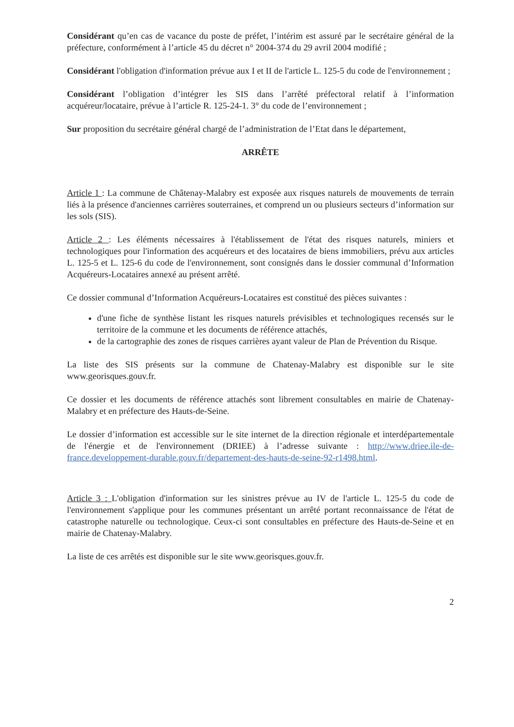Considérant qu’en cas de vacance du poste de préfet, l’intérim est assuré par le secrétaire général de la préfecture, conformément à l’article 45 du décret n° 2004-374 du 29 avril 2004 modifié ;
Considérant l'obligation d'information prévue aux I et II de l'article L. 125-5 du code de l'environnement ;
Considérant l’obligation d’intégrer les SIS dans l’arrêté préfectoral relatif à l’information acquéreur/locataire, prévue à l’article R. 125-24-1. 3° du code de l’environnement ;
Sur proposition du secrétaire général chargé de l’administration de l’Etat dans le département,
ARRÊTE
Article 1 : La commune de Châtenay-Malabry est exposée aux risques naturels de mouvements de terrain liés à la présence d'anciennes carrières souterraines, et comprend un ou plusieurs secteurs d’information sur les sols (SIS).
Article 2 : Les éléments nécessaires à l'établissement de l'état des risques naturels, miniers et technologiques pour l'information des acquéreurs et des locataires de biens immobiliers, prévu aux articles L. 125-5 et L. 125-6 du code de l'environnement, sont consignés dans le dossier communal d’Information Acquéreurs-Locataires annexé au présent arrêté.
Ce dossier communal d’Information Acquéreurs-Locataires est constitué des pièces suivantes :
d'une fiche de synthèse listant les risques naturels prévisibles et technologiques recensés sur le territoire de la commune et les documents de référence attachés,
de la cartographie des zones de risques carrières ayant valeur de Plan de Prévention du Risque.
La liste des SIS présents sur la commune de Chatenay-Malabry est disponible sur le site www.georisques.gouv.fr.
Ce dossier et les documents de référence attachés sont librement consultables en mairie de Chatenay-Malabry et en préfecture des Hauts-de-Seine.
Le dossier d’information est accessible sur le site internet de la direction régionale et interdépartementale de l'énergie et de l'environnement (DRIEE) à l’adresse suivante : http://www.driee.ile-de-france.developpement-durable.gouv.fr/departement-des-hauts-de-seine-92-r1498.html.
Article 3 : L'obligation d'information sur les sinistres prévue au IV de l'article L. 125-5 du code de l'environnement s'applique pour les communes présentant un arrêté portant reconnaissance de l'état de catastrophe naturelle ou technologique. Ceux-ci sont consultables en préfecture des Hauts-de-Seine et en mairie de Chatenay-Malabry.
La liste de ces arrêtés est disponible sur le site www.georisques.gouv.fr.
2